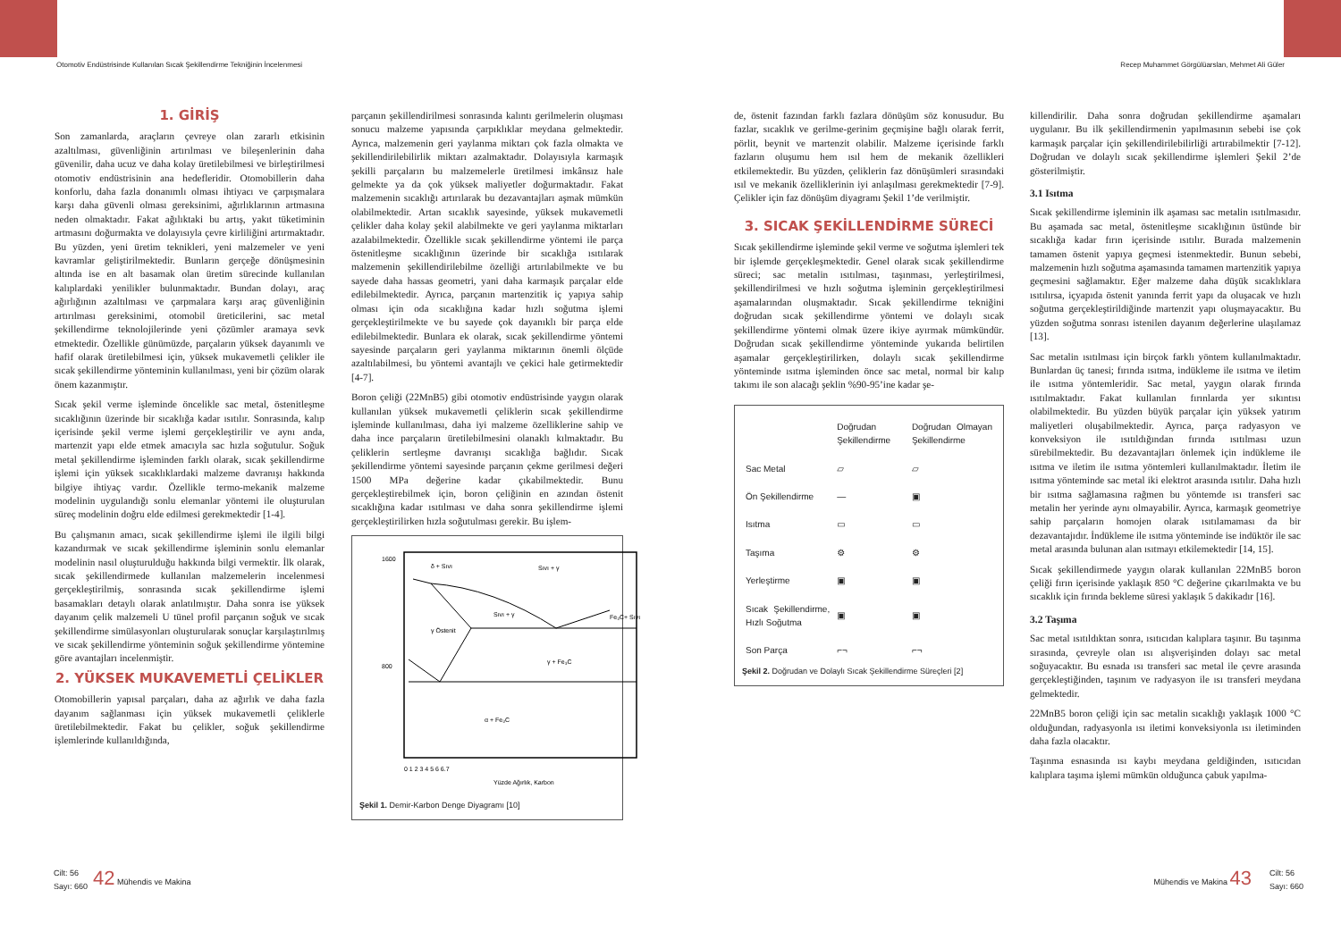Otomotiv Endüstrisinde Kullanılan Sıcak Şekillendirme Tekniğinin İncelenmesi
Recep Muhammet Görgülüarslan, Mehmet Ali Güler
1. GİRİŞ
Son zamanlarda, araçların çevreye olan zararlı etkisinin azaltılması, güvenliğinin artırılması ve bileşenlerinin daha güvenilir, daha ucuz ve daha kolay üretilebilmesi ve birleştirilmesi otomotiv endüstrisinin ana hedefleridir. Otomobillerin daha konforlu, daha fazla donanımlı olması ihtiyacı ve çarpışmalara karşı daha güvenli olması gereksinimi, ağırlıklarının artmasına neden olmaktadır. Fakat ağılıktaki bu artış, yakıt tüketiminin artmasını doğurmakta ve dolayısıyla çevre kirliliğini artırmaktadır. Bu yüzden, yeni üretim teknikleri, yeni malzemeler ve yeni kavramlar geliştirilmektedir. Bunların gerçeğe dönüşmesinin altında ise en alt basamak olan üretim sürecinde kullanılan kalıplardaki yenilikler bulunmaktadır. Bundan dolayı, araç ağırlığının azaltılması ve çarpmalara karşı araç güvenliğinin artırılması gereksinimi, otomobil üreticilerini, sac metal şekillendirme teknolojilerinde yeni çözümler aramaya sevk etmektedir. Özellikle günümüzde, parçaların yüksek dayanımlı ve hafif olarak üretilebilmesi için, yüksek mukavemetli çelikler ile sıcak şekillendirme yönteminin kullanılması, yeni bir çözüm olarak önem kazanmıştır.
Sıcak şekil verme işleminde öncelikle sac metal, östenitleşme sıcaklığının üzerinde bir sıcaklığa kadar ısıtılır. Sonrasında, kalıp içerisinde şekil verme işlemi gerçekleştirilir ve aynı anda, martenzit yapı elde etmek amacıyla sac hızla soğutulur. Soğuk metal şekillendirme işleminden farklı olarak, sıcak şekillendirme işlemi için yüksek sıcaklıklardaki malzeme davranışı hakkında bilgiye ihtiyaç vardır. Özellikle termo-mekanik malzeme modelinin uygulandığı sonlu elemanlar yöntemi ile oluşturulan süreç modelinin doğru elde edilmesi gerekmektedir [1-4].
Bu çalışmanın amacı, sıcak şekillendirme işlemi ile ilgili bilgi kazandırmak ve sıcak şekillendirme işleminin sonlu elemanlar modelinin nasıl oluşturulduğu hakkında bilgi vermektir. İlk olarak, sıcak şekillendirmede kullanılan malzemelerin incelenmesi gerçekleştirilmiş, sonrasında sıcak şekillendirme işlemi basamakları detaylı olarak anlatılmıştır. Daha sonra ise yüksek dayanım çelik malzemeli U tünel profil parçanın soğuk ve sıcak şekillendirme simülasyonları oluşturularak sonuçlar karşılaştırılmış ve sıcak şekillendirme yönteminin soğuk şekillendirme yöntemine göre avantajları incelenmiştir.
2. YÜKSEK MUKAVEMETLİ ÇELİKLER
Otomobillerin yapısal parçaları, daha az ağırlık ve daha fazla dayanım sağlanması için yüksek mukavemetli çeliklerle üretilebilmektedir. Fakat bu çelikler, soğuk şekillendirme işlemlerinde kullanıldığında,
parçanın şekillendirilmesi sonrasında kalıntı gerilmelerin oluşması sonucu malzeme yapısında çarpıklıklar meydana gelmektedir. Ayrıca, malzemenin geri yaylanma miktarı çok fazla olmakta ve şekillendirilebilirlik miktarı azalmaktadır. Dolayısıyla karmaşık şekilli parçaların bu malzemelerle üretilmesi imkânsız hale gelmekte ya da çok yüksek maliyetler doğurmaktadır. Fakat malzemenin sıcaklığı artırılarak bu dezavantajları aşmak mümkün olabilmektedir. Artan sıcaklık sayesinde, yüksek mukavemetli çelikler daha kolay şekil alabilmekte ve geri yaylanma miktarları azalabilmektedir. Özellikle sıcak şekillendirme yöntemi ile parça östenitleşme sıcaklığının üzerinde bir sıcaklığa ısıtılarak malzemenin şekillendirilebilme özelliği artırılabilmekte ve bu sayede daha hassas geometri, yani daha karmaşık parçalar elde edilebilmektedir. Ayrıca, parçanın martenzitik iç yapıya sahip olması için oda sıcaklığına kadar hızlı soğutma işlemi gerçekleştirilmekte ve bu sayede çok dayanıklı bir parça elde edilebilmektedir. Bunlara ek olarak, sıcak şekillendirme yöntemi sayesinde parçaların geri yaylanma miktarının önemli ölçüde azaltılabilmesi, bu yöntemi avantajlı ve çekici hale getirmektedir [4-7].
Boron çeliği (22MnB5) gibi otomotiv endüstrisinde yaygın olarak kullanılan yüksek mukavemetli çeliklerin sıcak şekillendirme işleminde kullanılması, daha iyi malzeme özelliklerine sahip ve daha ince parçaların üretilebilmesini olanaklı kılmaktadır. Bu çeliklerin sertleşme davranışı sıcaklığa bağlıdır. Sıcak şekillendirme yöntemi sayesinde parçanın çekme gerilmesi değeri 1500 MPa değerine kadar çıkabilmektedir. Bunu gerçekleştirebilmek için, boron çeliğinin en azından östenit sıcaklığına kadar ısıtılması ve daha sonra şekillendirme işlemi gerçekleştirilirken hızla soğutulması gerekir. Bu işlem-
1600
800
δ + Sıvı
Sıvı + γ
Sıvı + γ
γ Östenit
γ + Fe₃C
α + Fe₃C
Fe₃C+ Sıvı
0 1 2 3 4 5 6 6.7
Yüzde Ağırlık, Karbon
Şekil 1. Demir-Karbon Denge Diyagramı [10]
de, östenit fazından farklı fazlara dönüşüm söz konusudur. Bu fazlar, sıcaklık ve gerilme-gerinim geçmişine bağlı olarak ferrit, pörlit, beynit ve martenzit olabilir. Malzeme içerisinde farklı fazların oluşumu hem ısıl hem de mekanik özellikleri etkilemektedir. Bu yüzden, çeliklerin faz dönüşümleri sırasındaki ısıl ve mekanik özelliklerinin iyi anlaşılması gerekmektedir [7-9]. Çelikler için faz dönüşüm diyagramı Şekil 1’de verilmiştir.
3. SICAK ŞEKİLLENDİRME SÜRECİ
Sıcak şekillendirme işleminde şekil verme ve soğutma işlemleri tek bir işlemde gerçekleşmektedir. Genel olarak sıcak şekillendirme süreci; sac metalin ısıtılması, taşınması, yerleştirilmesi, şekillendirilmesi ve hızlı soğutma işleminin gerçekleştirilmesi aşamalarından oluşmaktadır. Sıcak şekillendirme tekniğini doğrudan sıcak şekillendirme yöntemi ve dolaylı sıcak şekillendirme yöntemi olmak üzere ikiye ayırmak mümkündür. Doğrudan sıcak şekillendirme yönteminde yukarıda belirtilen aşamalar gerçekleştirilirken, dolaylı sıcak şekillendirme yönteminde ısıtma işleminden önce sac metal, normal bir kalıp takımı ile son alacağı şeklin %90-95’ine kadar şe-
| | Doğrudan Şekillendirme | Doğrudan Olmayan Şekillendirme |
| Sac Metal | ▱ | ▱ |
| Ön Şekillendirme | — | ▣ |
| Isıtma | ▭ | ▭ |
| Taşıma | ⚙ | ⚙ |
| Yerleştirme | ▣ | ▣ |
| Sıcak Şekillendirme, Hızlı Soğutma | ▣ | ▣ |
| Son Parça | ⌐¬ | ⌐¬ |
Şekil 2. Doğrudan ve Dolaylı Sıcak Şekillendirme Süreçleri [2]
killendirilir. Daha sonra doğrudan şekillendirme aşamaları uygulanır. Bu ilk şekillendirmenin yapılmasının sebebi ise çok karmaşık parçalar için şekillendirilebilirliği artırabilmektir [7-12]. Doğrudan ve dolaylı sıcak şekillendirme işlemleri Şekil 2’de gösterilmiştir.
3.1 Isıtma
Sıcak şekillendirme işleminin ilk aşaması sac metalin ısıtılmasıdır. Bu aşamada sac metal, östenitleşme sıcaklığının üstünde bir sıcaklığa kadar fırın içerisinde ısıtılır. Burada malzemenin tamamen östenit yapıya geçmesi istenmektedir. Bunun sebebi, malzemenin hızlı soğutma aşamasında tamamen martenzitik yapıya geçmesini sağlamaktır. Eğer malzeme daha düşük sıcaklıklara ısıtılırsa, içyapıda östenit yanında ferrit yapı da oluşacak ve hızlı soğutma gerçekleştirildiğinde martenzit yapı oluşmayacaktır. Bu yüzden soğutma sonrası istenilen dayanım değerlerine ulaşılamaz [13].
Sac metalin ısıtılması için birçok farklı yöntem kullanılmaktadır. Bunlardan üç tanesi; fırında ısıtma, indükleme ile ısıtma ve iletim ile ısıtma yöntemleridir. Sac metal, yaygın olarak fırında ısıtılmaktadır. Fakat kullanılan fırınlarda yer sıkıntısı olabilmektedir. Bu yüzden büyük parçalar için yüksek yatırım maliyetleri oluşabilmektedir. Ayrıca, parça radyasyon ve konveksiyon ile ısıtıldığından fırında ısıtılması uzun sürebilmektedir. Bu dezavantajları önlemek için indükleme ile ısıtma ve iletim ile ısıtma yöntemleri kullanılmaktadır. İletim ile ısıtma yönteminde sac metal iki elektrot arasında ısıtılır. Daha hızlı bir ısıtma sağlamasına rağmen bu yöntemde ısı transferi sac metalin her yerinde aynı olmayabilir. Ayrıca, karmaşık geometriye sahip parçaların homojen olarak ısıtılamaması da bir dezavantajıdır. İndükleme ile ısıtma yönteminde ise indüktör ile sac metal arasında bulunan alan ısıtmayı etkilemektedir [14, 15].
Sıcak şekillendirmede yaygın olarak kullanılan 22MnB5 boron çeliği fırın içerisinde yaklaşık 850 °C değerine çıkarılmakta ve bu sıcaklık için fırında bekleme süresi yaklaşık 5 dakikadır [16].
3.2 Taşıma
Sac metal ısıtıldıktan sonra, ısıtıcıdan kalıplara taşınır. Bu taşınma sırasında, çevreyle olan ısı alışverişinden dolayı sac metal soğuyacaktır. Bu esnada ısı transferi sac metal ile çevre arasında gerçekleştiğinden, taşınım ve radyasyon ile ısı transferi meydana gelmektedir.
22MnB5 boron çeliği için sac metalin sıcaklığı yaklaşık 1000 °C olduğundan, radyasyonla ısı iletimi konveksiyonla ısı iletiminden daha fazla olacaktır.
Taşınma esnasında ısı kaybı meydana geldiğinden, ısıtıcıdan kalıplara taşıma işlemi mümkün olduğunca çabuk yapılma-
Cilt: 56
Sayı: 660
42 Mühendis ve Makina Mühendis ve Makina 43
Cilt: 56
Sayı: 660